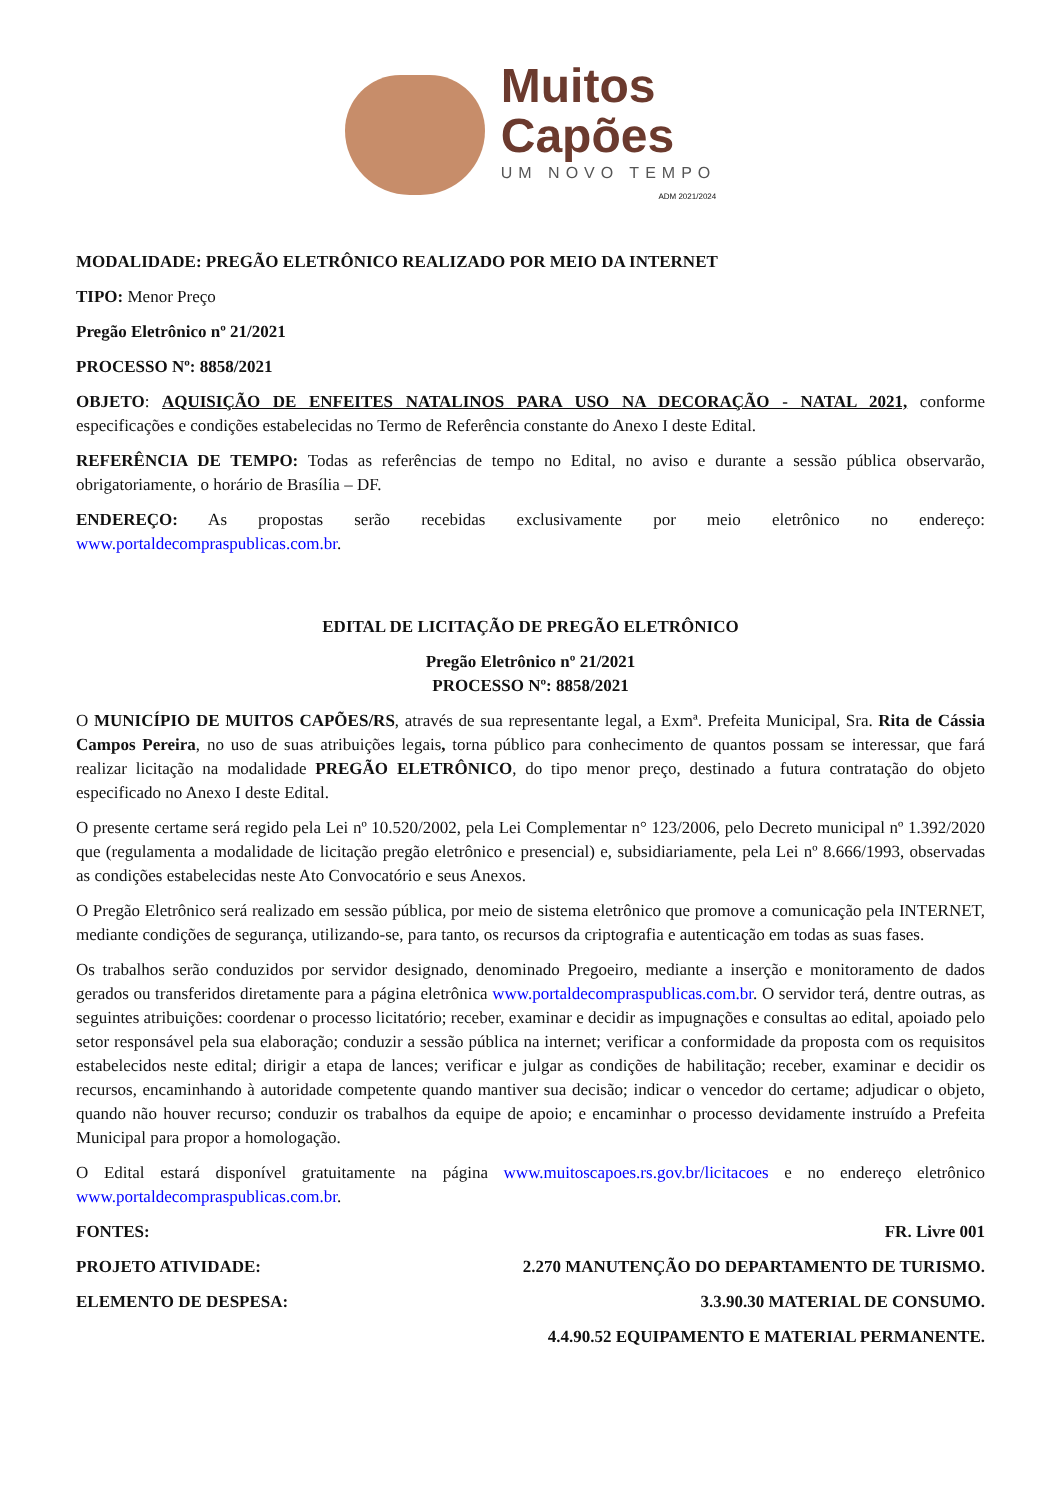Muitos
Capões
UM NOVO TEMPO
ADM 2021/2024
MODALIDADE: PREGÃO ELETRÔNICO REALIZADO POR MEIO DA INTERNET
TIPO: Menor Preço
Pregão Eletrônico nº 21/2021
PROCESSO Nº: 8858/2021
OBJETO: AQUISIÇÃO DE ENFEITES NATALINOS PARA USO NA DECORAÇÃO - NATAL 2021, conforme especificações e condições estabelecidas no Termo de Referência constante do Anexo I deste Edital.
REFERÊNCIA DE TEMPO: Todas as referências de tempo no Edital, no aviso e durante a sessão pública observarão, obrigatoriamente, o horário de Brasília – DF.
ENDEREÇO: As propostas serão recebidas exclusivamente por meio eletrônico no endereço: www.portaldecompraspublicas.com.br.
EDITAL DE LICITAÇÃO DE PREGÃO ELETRÔNICO
Pregão Eletrônico nº 21/2021
PROCESSO Nº: 8858/2021
O MUNICÍPIO DE MUITOS CAPÕES/RS, através de sua representante legal, a Exmª. Prefeita Municipal, Sra. Rita de Cássia Campos Pereira, no uso de suas atribuições legais, torna público para conhecimento de quantos possam se interessar, que fará realizar licitação na modalidade PREGÃO ELETRÔNICO, do tipo menor preço, destinado a futura contratação do objeto especificado no Anexo I deste Edital.
O presente certame será regido pela Lei nº 10.520/2002, pela Lei Complementar n° 123/2006, pelo Decreto municipal nº 1.392/2020 que (regulamenta a modalidade de licitação pregão eletrônico e presencial) e, subsidiariamente, pela Lei nº 8.666/1993, observadas as condições estabelecidas neste Ato Convocatório e seus Anexos.
O Pregão Eletrônico será realizado em sessão pública, por meio de sistema eletrônico que promove a comunicação pela INTERNET, mediante condições de segurança, utilizando-se, para tanto, os recursos da criptografia e autenticação em todas as suas fases.
Os trabalhos serão conduzidos por servidor designado, denominado Pregoeiro, mediante a inserção e monitoramento de dados gerados ou transferidos diretamente para a página eletrônica www.portaldecompraspublicas.com.br. O servidor terá, dentre outras, as seguintes atribuições: coordenar o processo licitatório; receber, examinar e decidir as impugnações e consultas ao edital, apoiado pelo setor responsável pela sua elaboração; conduzir a sessão pública na internet; verificar a conformidade da proposta com os requisitos estabelecidos neste edital; dirigir a etapa de lances; verificar e julgar as condições de habilitação; receber, examinar e decidir os recursos, encaminhando à autoridade competente quando mantiver sua decisão; indicar o vencedor do certame; adjudicar o objeto, quando não houver recurso; conduzir os trabalhos da equipe de apoio; e encaminhar o processo devidamente instruído a Prefeita Municipal para propor a homologação.
O Edital estará disponível gratuitamente na página www.muitoscapoes.rs.gov.br/licitacoes e no endereço eletrônico www.portaldecompraspublicas.com.br.
FONTES: FR. Livre 001
PROJETO ATIVIDADE: 2.270 MANUTENÇÃO DO DEPARTAMENTO DE TURISMO.
ELEMENTO DE DESPESA: 3.3.90.30 MATERIAL DE CONSUMO.
4.4.90.52 EQUIPAMENTO E MATERIAL PERMANENTE.